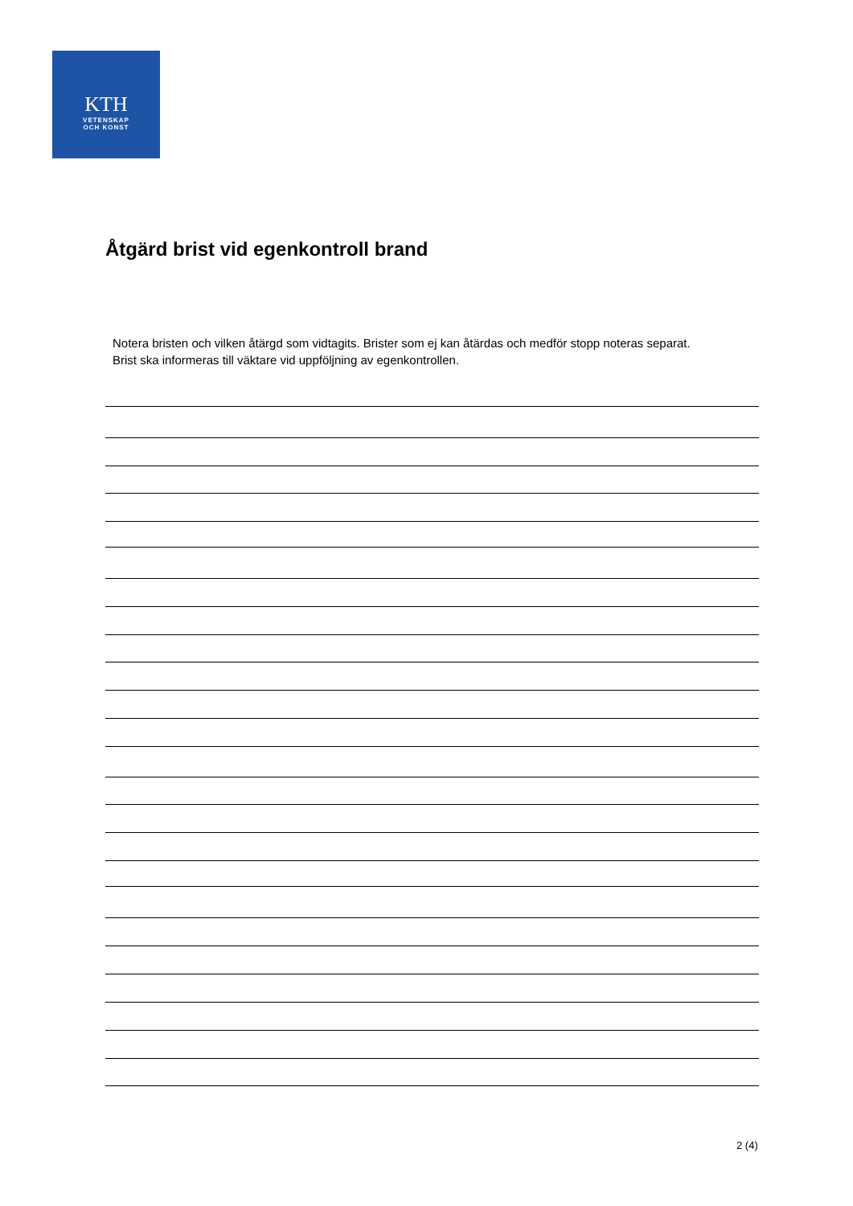KTH
VETENSKAP
OCH KONST
Åtgärd brist vid egenkontroll brand
Notera bristen och vilken åtärgd som vidtagits. Brister som ej kan åtärdas och medför stopp noteras separat. Brist ska informeras till väktare vid uppföljning av egenkontrollen.
2 (4)